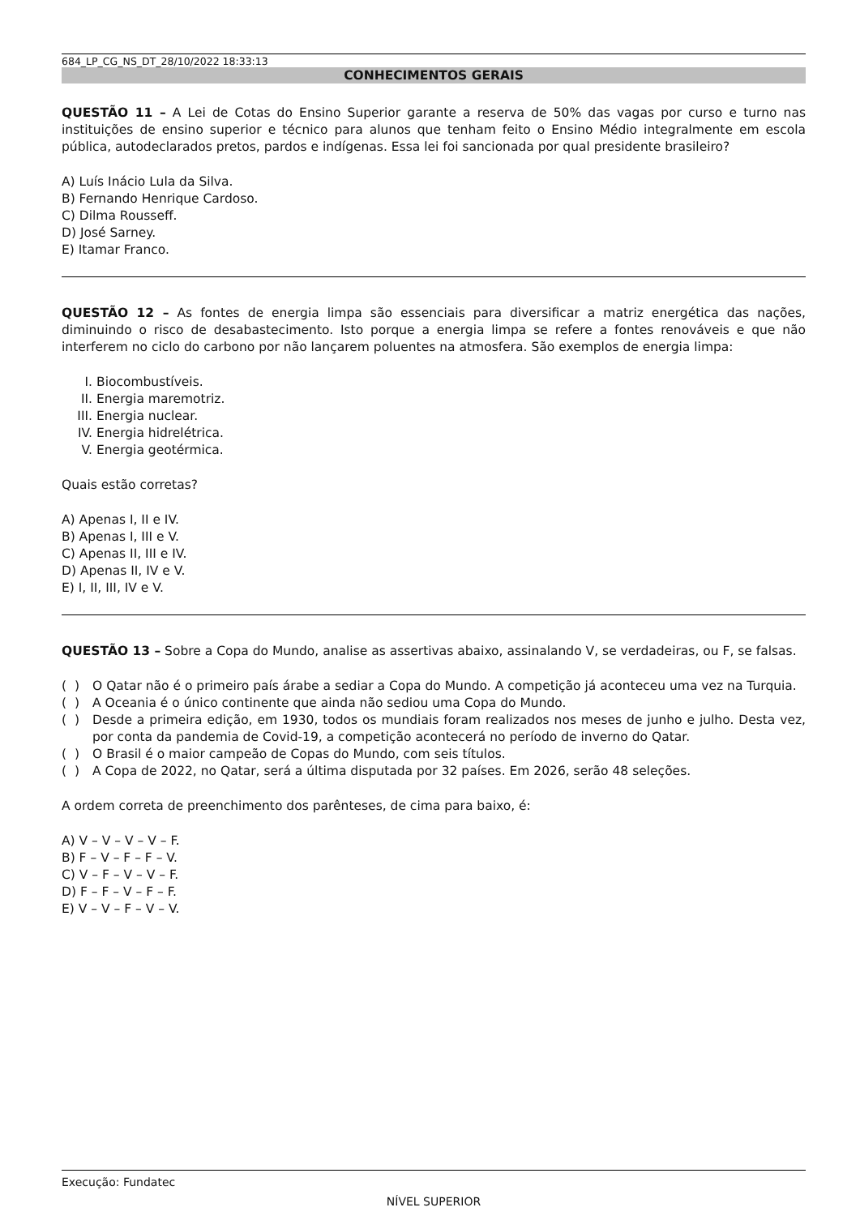684_LP_CG_NS_DT_28/10/2022 18:33:13
CONHECIMENTOS GERAIS
QUESTÃO 11 – A Lei de Cotas do Ensino Superior garante a reserva de 50% das vagas por curso e turno nas instituições de ensino superior e técnico para alunos que tenham feito o Ensino Médio integralmente em escola pública, autodeclarados pretos, pardos e indígenas. Essa lei foi sancionada por qual presidente brasileiro?
A) Luís Inácio Lula da Silva.
B) Fernando Henrique Cardoso.
C) Dilma Rousseff.
D) José Sarney.
E) Itamar Franco.
QUESTÃO 12 – As fontes de energia limpa são essenciais para diversificar a matriz energética das nações, diminuindo o risco de desabastecimento. Isto porque a energia limpa se refere a fontes renováveis e que não interferem no ciclo do carbono por não lançarem poluentes na atmosfera. São exemplos de energia limpa:
I. Biocombustíveis.
II. Energia maremotriz.
III. Energia nuclear.
IV. Energia hidrelétrica.
V. Energia geotérmica.
Quais estão corretas?
A) Apenas I, II e IV.
B) Apenas I, III e V.
C) Apenas II, III e IV.
D) Apenas II, IV e V.
E) I, II, III, IV e V.
QUESTÃO 13 – Sobre a Copa do Mundo, analise as assertivas abaixo, assinalando V, se verdadeiras, ou F, se falsas.
( ) O Qatar não é o primeiro país árabe a sediar a Copa do Mundo. A competição já aconteceu uma vez na Turquia.
( ) A Oceania é o único continente que ainda não sediou uma Copa do Mundo.
( ) Desde a primeira edição, em 1930, todos os mundiais foram realizados nos meses de junho e julho. Desta vez, por conta da pandemia de Covid-19, a competição acontecerá no período de inverno do Qatar.
( ) O Brasil é o maior campeão de Copas do Mundo, com seis títulos.
( ) A Copa de 2022, no Qatar, será a última disputada por 32 países. Em 2026, serão 48 seleções.
A ordem correta de preenchimento dos parênteses, de cima para baixo, é:
A) V – V – V – V – F.
B) F – V – F – F – V.
C) V – F – V – V – F.
D) F – F – V – F – F.
E) V – V – F – V – V.
Execução: Fundatec
NÍVEL SUPERIOR